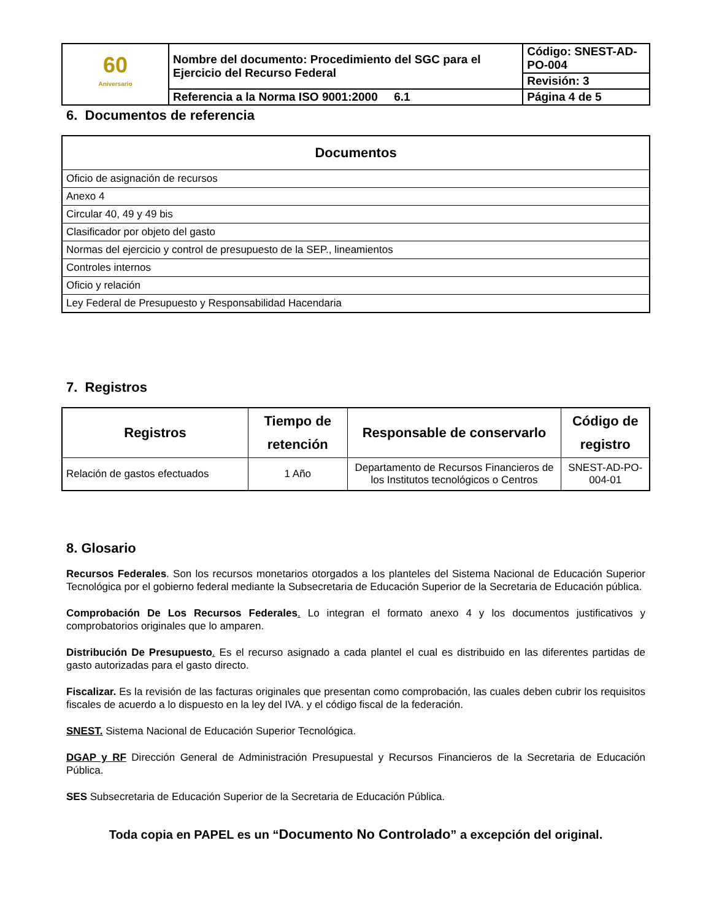| 60 Aniversario | Nombre del documento: Procedimiento del SGC para el Ejercicio del Recurso Federal | Código: SNEST-AD-PO-004 |
| | | Revisión: 3 |
| | Referencia a la Norma ISO 9001:2000 6.1 | Página 4 de 5 |
6. Documentos de referencia
| Documentos |
| --- |
| Oficio de asignación de recursos |
| Anexo 4 |
| Circular 40, 49 y 49 bis |
| Clasificador por objeto del gasto |
| Normas del ejercicio y control de presupuesto de la SEP., lineamientos |
| Controles internos |
| Oficio y relación |
| Ley Federal de Presupuesto y Responsabilidad Hacendaria |
7. Registros
| Registros | Tiempo de retención | Responsable de conservarlo | Código de registro |
| --- | --- | --- | --- |
| Relación de gastos efectuados | 1 Año | Departamento de Recursos Financieros de los Institutos tecnológicos o Centros | SNEST-AD-PO-004-01 |
8. Glosario
Recursos Federales. Son los recursos monetarios otorgados a los planteles del Sistema Nacional de Educación Superior Tecnológica por el gobierno federal mediante la Subsecretaria de Educación Superior de la Secretaria de Educación pública.
Comprobación De Los Recursos Federales. Lo integran el formato anexo 4 y los documentos justificativos y comprobatorios originales que lo amparen.
Distribución De Presupuesto. Es el recurso asignado a cada plantel el cual es distribuido en las diferentes partidas de gasto autorizadas para el gasto directo.
Fiscalizar. Es la revisión de las facturas originales que presentan como comprobación, las cuales deben cubrir los requisitos fiscales de acuerdo a lo dispuesto en la ley del IVA. y el código fiscal de la federación.
SNEST. Sistema Nacional de Educación Superior Tecnológica.
DGAP y RF Dirección General de Administración Presupuestal y Recursos Financieros de la Secretaria de Educación Pública.
SES Subsecretaria de Educación Superior de la Secretaria de Educación Pública.
Toda copia en PAPEL es un “Documento No Controlado” a excepción del original.